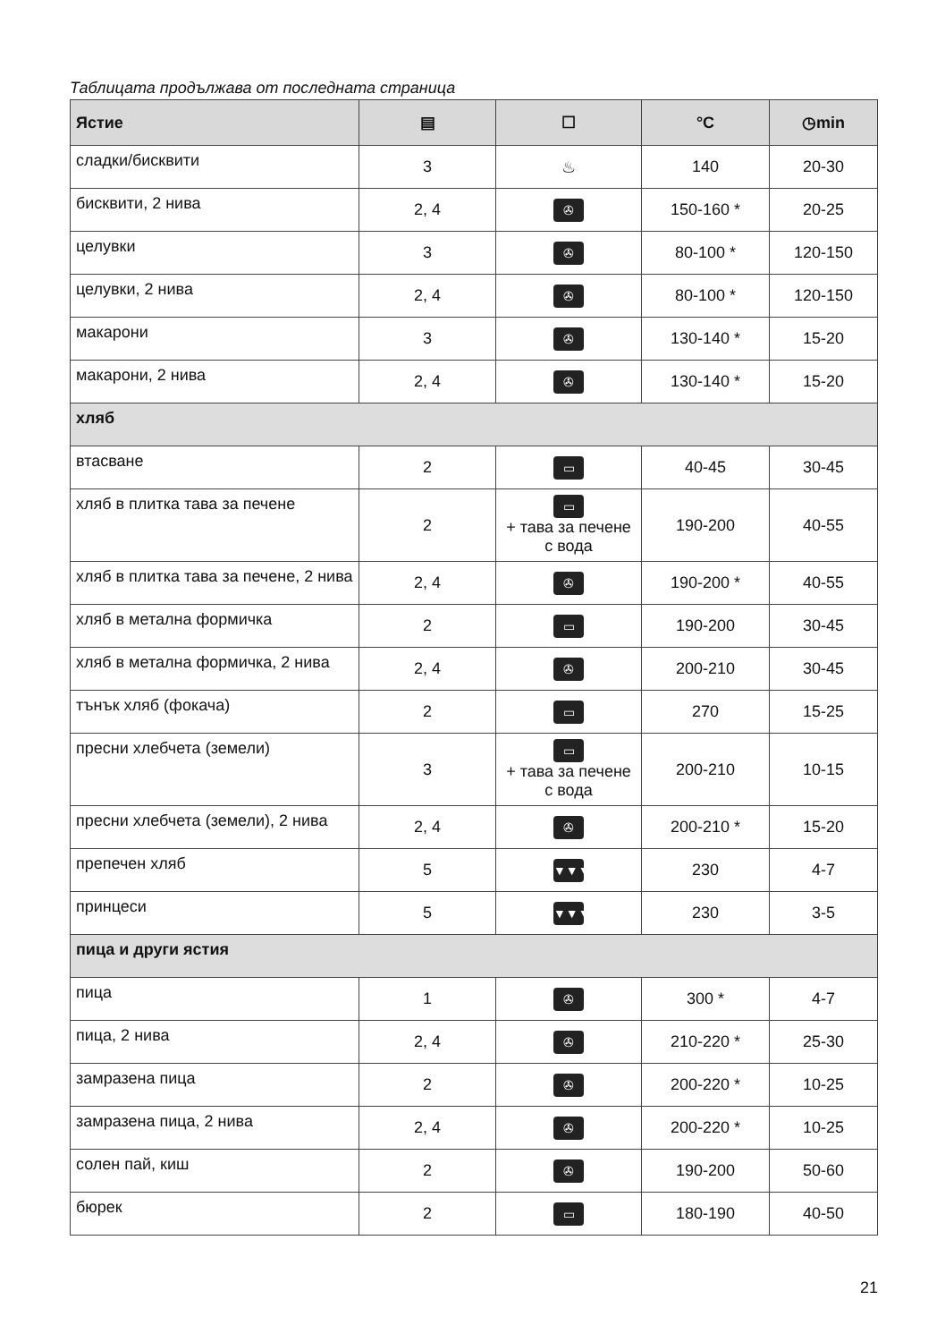Таблицата продължава от последната страница
| Ястие | ▤ | ☐ | °C | ◷min |
| --- | --- | --- | --- | --- |
| сладки/бисквити | 3 | ♨ | 140 | 20-30 |
| бисквити, 2 нива | 2, 4 | ✇ | 150-160 * | 20-25 |
| целувки | 3 | ✇ | 80-100 * | 120-150 |
| целувки, 2 нива | 2, 4 | ✇ | 80-100 * | 120-150 |
| макарони | 3 | ✇ | 130-140 * | 15-20 |
| макарони, 2 нива | 2, 4 | ✇ | 130-140 * | 15-20 |
| хляб | | | | |
| втасване | 2 | ▭ | 40-45 | 30-45 |
| хляб в плитка тава за печене | 2 | ▭ + тава за печене с вода | 190-200 | 40-55 |
| хляб в плитка тава за печене, 2 нива | 2, 4 | ✇ | 190-200 * | 40-55 |
| хляб в метална формичка | 2 | ▭ | 190-200 | 30-45 |
| хляб в метална формичка, 2 нива | 2, 4 | ✇ | 200-210 | 30-45 |
| тънък хляб (фокача) | 2 | ▭ | 270 | 15-25 |
| пресни хлебчета (земели) | 3 | ▭ + тава за печене с вода | 200-210 | 10-15 |
| пресни хлебчета (земели), 2 нива | 2, 4 | ✇ | 200-210 * | 15-20 |
| препечен хляб | 5 | ▼▼▼ | 230 | 4-7 |
| принцеси | 5 | ▼▼▼ | 230 | 3-5 |
| пица и други ястия | | | | |
| пица | 1 | ✇ | 300 * | 4-7 |
| пица, 2 нива | 2, 4 | ✇ | 210-220 * | 25-30 |
| замразена пица | 2 | ✇ | 200-220 * | 10-25 |
| замразена пица, 2 нива | 2, 4 | ✇ | 200-220 * | 10-25 |
| солен пай, киш | 2 | ✇ | 190-200 | 50-60 |
| бюрек | 2 | ▭ | 180-190 | 40-50 |
21